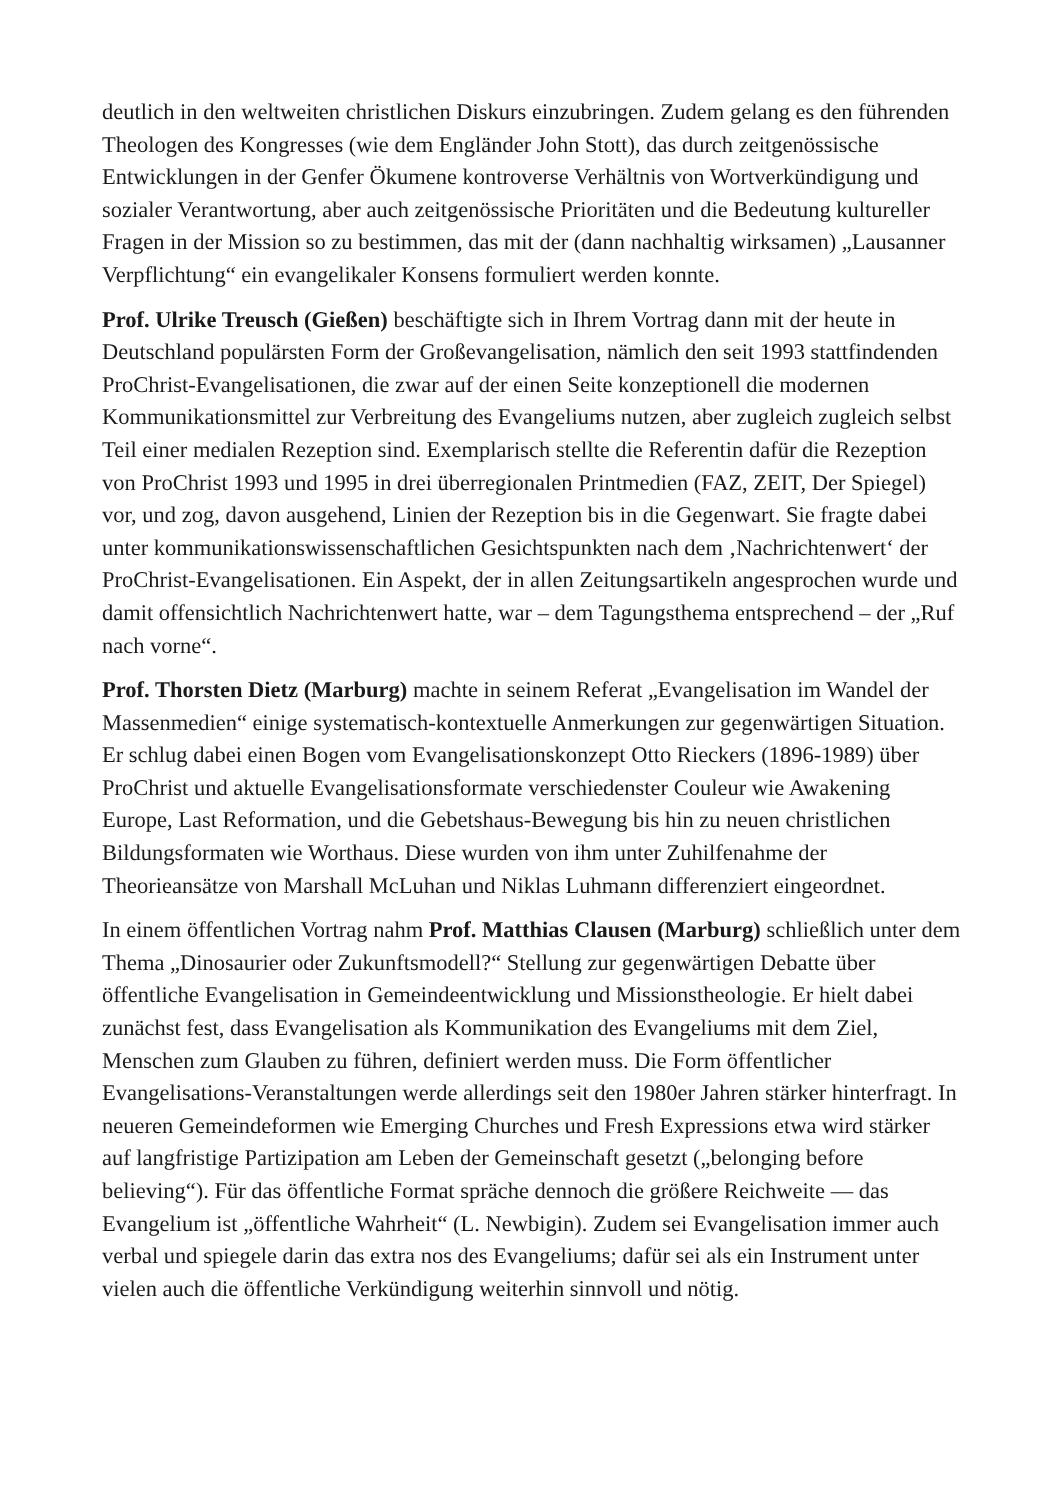deutlich in den weltweiten christlichen Diskurs einzubringen. Zudem gelang es den führenden Theologen des Kongresses (wie dem Engländer John Stott), das durch zeitgenössische Entwicklungen in der Genfer Ökumene kontroverse Verhältnis von Wortverkündigung und sozialer Verantwortung, aber auch zeitgenössische Prioritäten und die Bedeutung kultureller Fragen in der Mission so zu bestimmen, das mit der (dann nachhaltig wirksamen) „Lausanner Verpflichtung“ ein evangelikaler Konsens formuliert werden konnte.
Prof. Ulrike Treusch (Gießen) beschäftigte sich in Ihrem Vortrag dann mit der heute in Deutschland populärsten Form der Großevangelisation, nämlich den seit 1993 stattfindenden ProChrist-Evangelisationen, die zwar auf der einen Seite konzeptionell die modernen Kommunikationsmittel zur Verbreitung des Evangeliums nutzen, aber zugleich zugleich selbst Teil einer medialen Rezeption sind. Exemplarisch stellte die Referentin dafür die Rezeption von ProChrist 1993 und 1995 in drei überregionalen Printmedien (FAZ, ZEIT, Der Spiegel) vor, und zog, davon ausgehend, Linien der Rezeption bis in die Gegenwart. Sie fragte dabei unter kommunikationswissenschaftlichen Gesichtspunkten nach dem ‚Nachrichtenwert‘ der ProChrist-Evangelisationen. Ein Aspekt, der in allen Zeitungsartikeln angesprochen wurde und damit offensichtlich Nachrichtenwert hatte, war – dem Tagungsthema entsprechend – der „Ruf nach vorne“.
Prof. Thorsten Dietz (Marburg) machte in seinem Referat „Evangelisation im Wandel der Massenmedien“ einige systematisch-kontextuelle Anmerkungen zur gegenwärtigen Situation. Er schlug dabei einen Bogen vom Evangelisationskonzept Otto Rieckers (1896-1989) über ProChrist und aktuelle Evangelisationsformate verschiedenster Couleur wie Awakening Europe, Last Reformation, und die Gebetshaus-Bewegung bis hin zu neuen christlichen Bildungsformaten wie Worthaus. Diese wurden von ihm unter Zuhilfenahme der Theorieansätze von Marshall McLuhan und Niklas Luhmann differenziert eingeordnet.
In einem öffentlichen Vortrag nahm Prof. Matthias Clausen (Marburg) schließlich unter dem Thema „Dinosaurier oder Zukunftsmodell?“ Stellung zur gegenwärtigen Debatte über öffentliche Evangelisation in Gemeindeentwicklung und Missionstheologie. Er hielt dabei zunächst fest, dass Evangelisation als Kommunikation des Evangeliums mit dem Ziel, Menschen zum Glauben zu führen, definiert werden muss. Die Form öffentlicher Evangelisations-Veranstaltungen werde allerdings seit den 1980er Jahren stärker hinterfragt. In neueren Gemeindeformen wie Emerging Churches und Fresh Expressions etwa wird stärker auf langfristige Partizipation am Leben der Gemeinschaft gesetzt („belonging before believing“). Für das öffentliche Format spräche dennoch die größere Reichweite — das Evangelium ist „öffentliche Wahrheit“ (L. Newbigin). Zudem sei Evangelisation immer auch verbal und spiegele darin das extra nos des Evangeliums; dafür sei als ein Instrument unter vielen auch die öffentliche Verkündigung weiterhin sinnvoll und nötig.